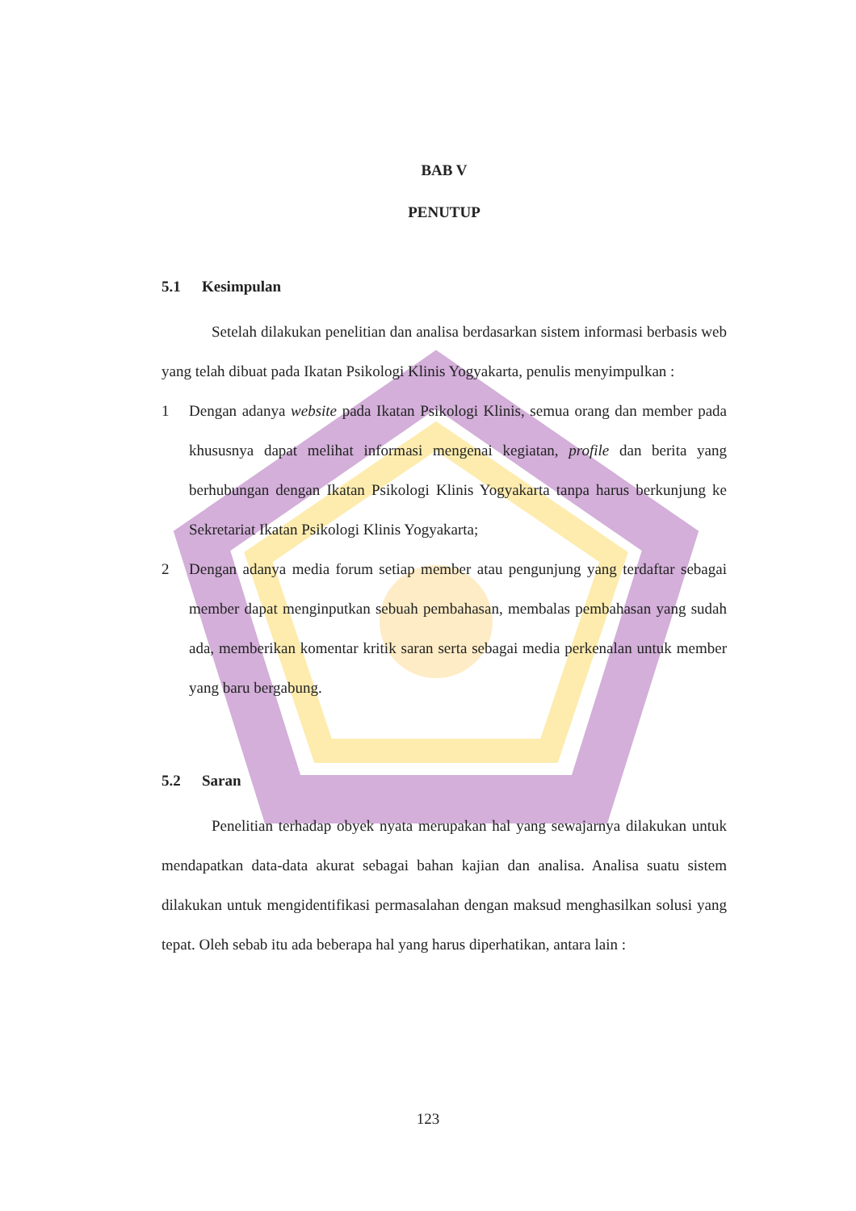BAB V
PENUTUP
5.1 Kesimpulan
Setelah dilakukan penelitian dan analisa berdasarkan sistem informasi berbasis web yang telah dibuat pada Ikatan Psikologi Klinis Yogyakarta, penulis menyimpulkan :
1 Dengan adanya website pada Ikatan Psikologi Klinis, semua orang dan member pada khususnya dapat melihat informasi mengenai kegiatan, profile dan berita yang berhubungan dengan Ikatan Psikologi Klinis Yogyakarta tanpa harus berkunjung ke Sekretariat Ikatan Psikologi Klinis Yogyakarta;
2 Dengan adanya media forum setiap member atau pengunjung yang terdaftar sebagai member dapat menginputkan sebuah pembahasan, membalas pembahasan yang sudah ada, memberikan komentar kritik saran serta sebagai media perkenalan untuk member yang baru bergabung.
5.2 Saran
Penelitian terhadap obyek nyata merupakan hal yang sewajarnya dilakukan untuk mendapatkan data-data akurat sebagai bahan kajian dan analisa. Analisa suatu sistem dilakukan untuk mengidentifikasi permasalahan dengan maksud menghasilkan solusi yang tepat. Oleh sebab itu ada beberapa hal yang harus diperhatikan, antara lain :
123